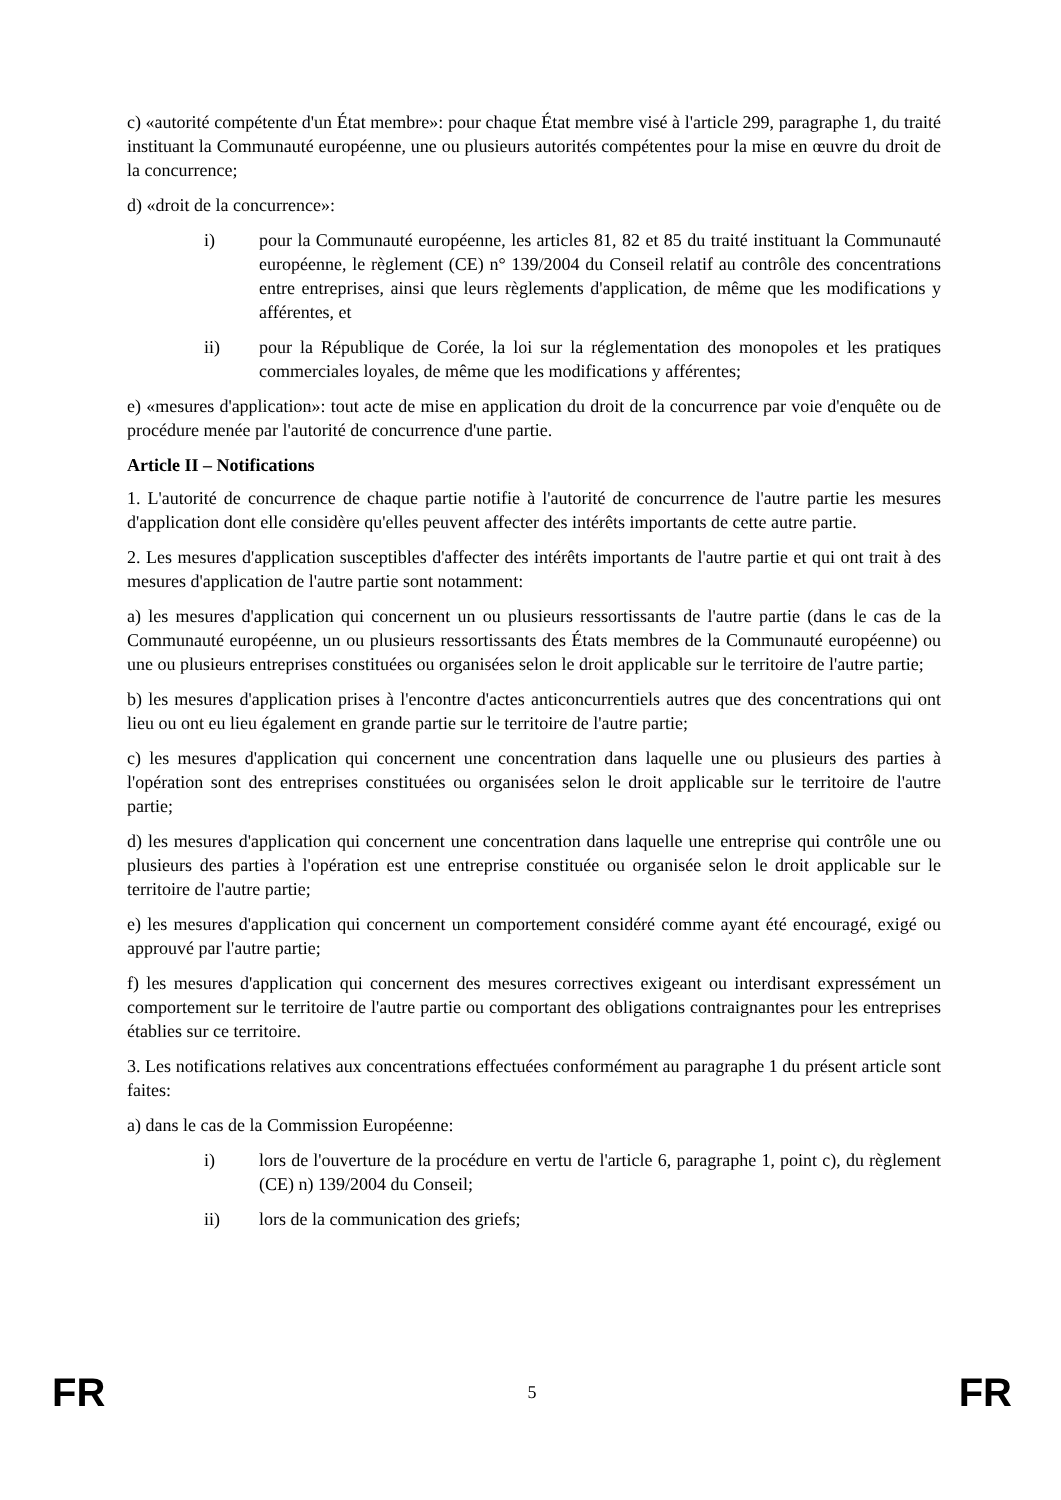c) «autorité compétente d'un État membre»: pour chaque État membre visé à l'article 299, paragraphe 1, du traité instituant la Communauté européenne, une ou plusieurs autorités compétentes pour la mise en œuvre du droit de la concurrence;
d) «droit de la concurrence»:
i) pour la Communauté européenne, les articles 81, 82 et 85 du traité instituant la Communauté européenne, le règlement (CE) n° 139/2004 du Conseil relatif au contrôle des concentrations entre entreprises, ainsi que leurs règlements d'application, de même que les modifications y afférentes, et
ii) pour la République de Corée, la loi sur la réglementation des monopoles et les pratiques commerciales loyales, de même que les modifications y afférentes;
e) «mesures d'application»: tout acte de mise en application du droit de la concurrence par voie d'enquête ou de procédure menée par l'autorité de concurrence d'une partie.
Article II – Notifications
1. L'autorité de concurrence de chaque partie notifie à l'autorité de concurrence de l'autre partie les mesures d'application dont elle considère qu'elles peuvent affecter des intérêts importants de cette autre partie.
2. Les mesures d'application susceptibles d'affecter des intérêts importants de l'autre partie et qui ont trait à des mesures d'application de l'autre partie sont notamment:
a) les mesures d'application qui concernent un ou plusieurs ressortissants de l'autre partie (dans le cas de la Communauté européenne, un ou plusieurs ressortissants des États membres de la Communauté européenne) ou une ou plusieurs entreprises constituées ou organisées selon le droit applicable sur le territoire de l'autre partie;
b) les mesures d'application prises à l'encontre d'actes anticoncurrentiels autres que des concentrations qui ont lieu ou ont eu lieu également en grande partie sur le territoire de l'autre partie;
c) les mesures d'application qui concernent une concentration dans laquelle une ou plusieurs des parties à l'opération sont des entreprises constituées ou organisées selon le droit applicable sur le territoire de l'autre partie;
d) les mesures d'application qui concernent une concentration dans laquelle une entreprise qui contrôle une ou plusieurs des parties à l'opération est une entreprise constituée ou organisée selon le droit applicable sur le territoire de l'autre partie;
e) les mesures d'application qui concernent un comportement considéré comme ayant été encouragé, exigé ou approuvé par l'autre partie;
f) les mesures d'application qui concernent des mesures correctives exigeant ou interdisant expressément un comportement sur le territoire de l'autre partie ou comportant des obligations contraignantes pour les entreprises établies sur ce territoire.
3. Les notifications relatives aux concentrations effectuées conformément au paragraphe 1 du présent article sont faites:
a) dans le cas de la Commission Européenne:
i) lors de l'ouverture de la procédure en vertu de l'article 6, paragraphe 1, point c), du règlement (CE) n) 139/2004 du Conseil;
ii) lors de la communication des griefs;
FR 5 FR